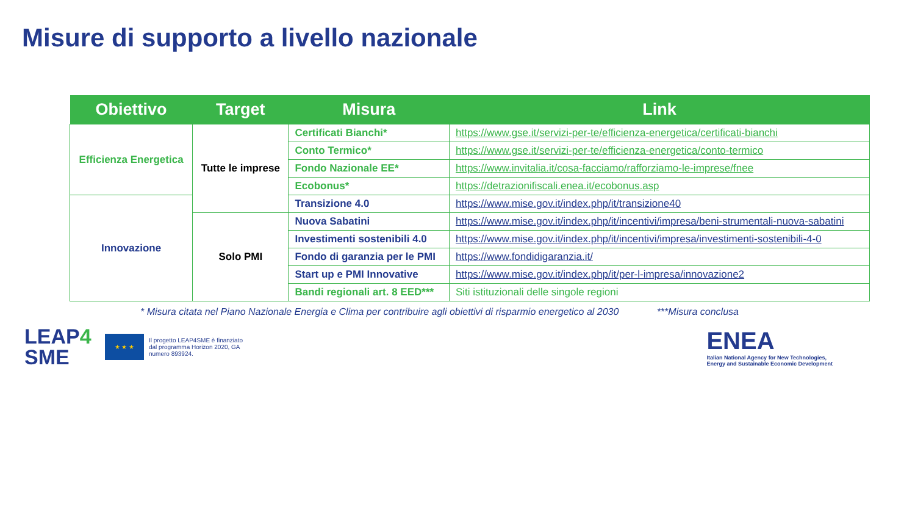Misure di supporto a livello nazionale
| Obiettivo | Target | Misura | Link |
| --- | --- | --- | --- |
| Efficienza Energetica | Tutte le imprese | Certificati Bianchi* | https://www.gse.it/servizi-per-te/efficienza-energetica/certificati-bianchi |
| | | Conto Termico* | https://www.gse.it/servizi-per-te/efficienza-energetica/conto-termico |
| | | Fondo Nazionale EE* | https://www.invitalia.it/cosa-facciamo/rafforziamo-le-imprese/fnee |
| | | Ecobonus* | https://detrazionifiscali.enea.it/ecobonus.asp |
| Innovazione | | Transizione 4.0 | https://www.mise.gov.it/index.php/it/transizione40 |
| | Solo PMI | Nuova Sabatini | https://www.mise.gov.it/index.php/it/incentivi/impresa/beni-strumentali-nuova-sabatini |
| | | Investimenti sostenibili 4.0 | https://www.mise.gov.it/index.php/it/incentivi/impresa/investimenti-sostenibili-4-0 |
| | | Fondo di garanzia per le PMI | https://www.fondidigaranzia.it/ |
| | | Start up e PMI Innovative | https://www.mise.gov.it/index.php/it/per-l-impresa/innovazione2 |
| | | Bandi regionali art. 8 EED*** | Siti istituzionali delle singole regioni |
* Misura citata nel Piano Nazionale Energia e Clima per contribuire agli obiettivi di risparmio energetico al 2030 ***Misura conclusa
LEAP4
SME
★ ★ ★
Il progetto LEAP4SME è finanziato dal programma Horizon 2020, GA numero 893924.
ENEA
Italian National Agency for New Technologies,
Energy and Sustainable Economic Development